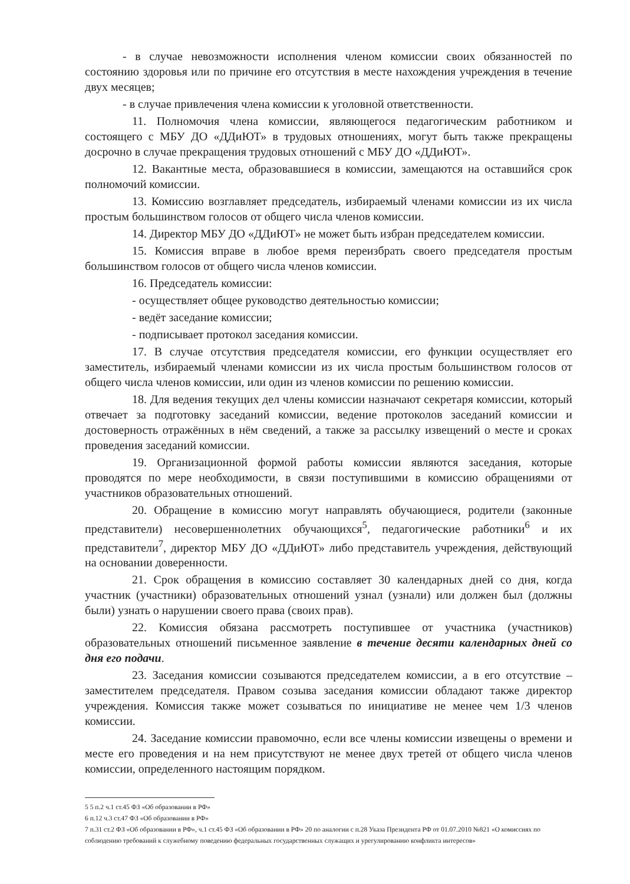- в случае невозможности исполнения членом комиссии своих обязанностей по состоянию здоровья или по причине его отсутствия в месте нахождения учреждения в течение двух месяцев;
- в случае привлечения члена комиссии к уголовной ответственности.
11. Полномочия члена комиссии, являющегося педагогическим работником и состоящего с МБУ ДО «ДДиЮТ» в трудовых отношениях, могут быть также прекращены досрочно в случае прекращения трудовых отношений с МБУ ДО «ДДиЮТ».
12. Вакантные места, образовавшиеся в комиссии, замещаются на оставшийся срок полномочий комиссии.
13. Комиссию возглавляет председатель, избираемый членами комиссии из их числа простым большинством голосов от общего числа членов комиссии.
14. Директор МБУ ДО «ДДиЮТ» не может быть избран председателем комиссии.
15. Комиссия вправе в любое время переизбрать своего председателя простым большинством голосов от общего числа членов комиссии.
16. Председатель комиссии:
- осуществляет общее руководство деятельностью комиссии;
- ведёт заседание комиссии;
- подписывает протокол заседания комиссии.
17. В случае отсутствия председателя комиссии, его функции осуществляет его заместитель, избираемый членами комиссии из их числа простым большинством голосов от общего числа членов комиссии, или один из членов комиссии по решению комиссии.
18. Для ведения текущих дел члены комиссии назначают секретаря комиссии, который отвечает за подготовку заседаний комиссии, ведение протоколов заседаний комиссии и достоверность отражённых в нём сведений, а также за рассылку извещений о месте и сроках проведения заседаний комиссии.
19. Организационной формой работы комиссии являются заседания, которые проводятся по мере необходимости, в связи поступившими в комиссию обращениями от участников образовательных отношений.
20. Обращение в комиссию могут направлять обучающиеся, родители (законные представители) несовершеннолетних обучающихся<sup>5</sup>, педагогические работники<sup>6</sup> и их представители<sup>7</sup>, директор МБУ ДО «ДДиЮТ» либо представитель учреждения, действующий на основании доверенности.
21. Срок обращения в комиссию составляет 30 календарных дней со дня, когда участник (участники) образовательных отношений узнал (узнали) или должен был (должны были) узнать о нарушении своего права (своих прав).
22. Комиссия обязана рассмотреть поступившее от участника (участников) образовательных отношений письменное заявление в течение десяти календарных дней со дня его подачи.
23. Заседания комиссии созываются председателем комиссии, а в его отсутствие – заместителем председателя. Правом созыва заседания комиссии обладают также директор учреждения. Комиссия также может созываться по инициативе не менее чем 1/3 членов комиссии.
24. Заседание комиссии правомочно, если все члены комиссии извещены о времени и месте его проведения и на нем присутствуют не менее двух третей от общего числа членов комиссии, определенного настоящим порядком.
5 5 п.2 ч.1 ст.45 ФЗ «Об образовании в РФ»
6 п.12 ч.3 ст.47 ФЗ «Об образовании в РФ»
7 п.31 ст.2 ФЗ «Об образовании в РФ», ч.1 ст.45 ФЗ «Об образовании в РФ» 20 по аналогии с п.28 Указа Президента РФ от 01.07.2010 №821 «О комиссиях по соблюдению требований к служебному поведению федеральных государственных служащих и урегулированию конфликта интересов»